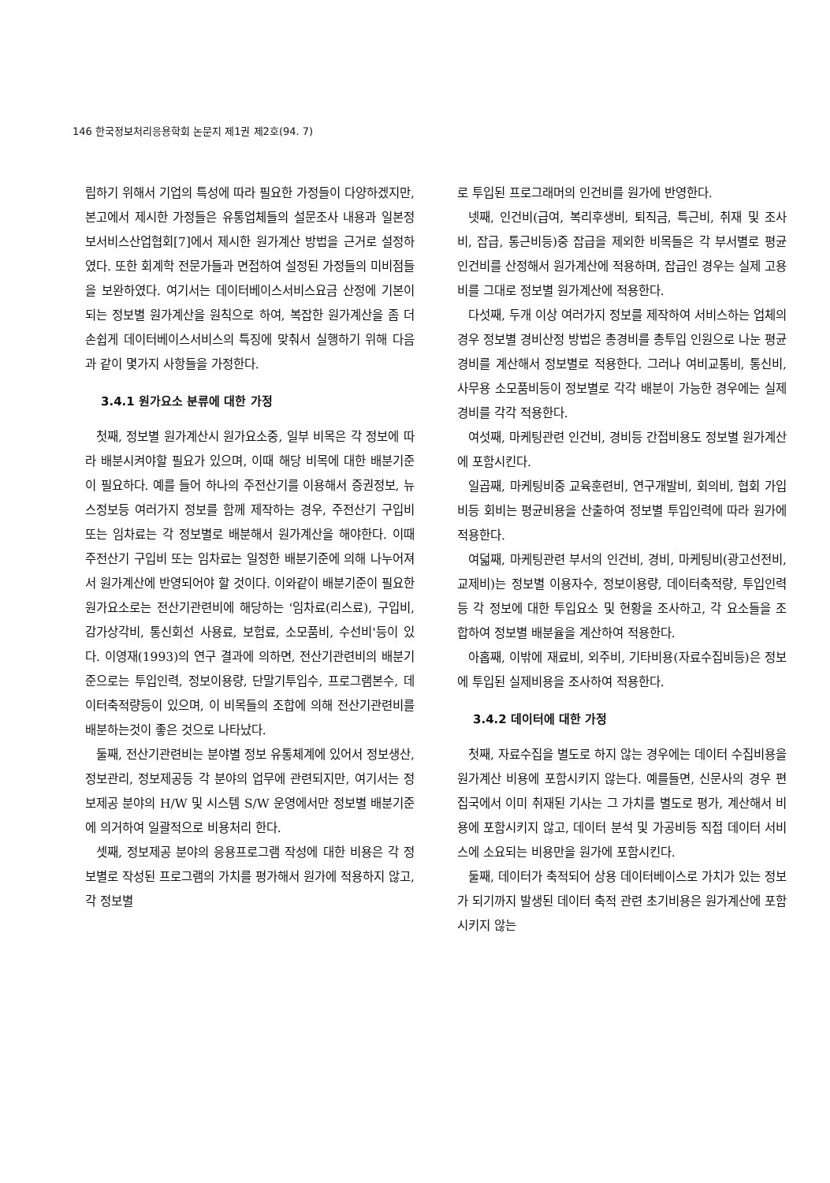146 한국정보처리응용학회 논문지 제1권 제2호(94. 7)
립하기 위해서 기업의 특성에 따라 필요한 가정들이 다양하겠지만, 본고에서 제시한 가정들은 유통업체들의 설문조사 내용과 일본정보서비스산업협회[7]에서 제시한 원가계산 방법을 근거로 설정하였다. 또한 회계학 전문가들과 면접하여 설정된 가정들의 미비점들을 보완하였다. 여기서는 데이터베이스서비스요금 산정에 기본이 되는 정보별 원가계산을 원칙으로 하여, 복잡한 원가계산을 좀 더 손쉽게 데이터베이스서비스의 특징에 맞춰서 실행하기 위해 다음과 같이 몇가지 사항들을 가정한다.
3.4.1 원가요소 분류에 대한 가정
첫째, 정보별 원가계산시 원가요소중, 일부 비목은 각 정보에 따라 배분시켜야할 필요가 있으며, 이때 해당 비목에 대한 배분기준이 필요하다. 예를 들어 하나의 주전산기를 이용해서 증권정보, 뉴스정보등 여러가지 정보를 함께 제작하는 경우, 주전산기 구입비 또는 임차료는 각 정보별로 배분해서 원가계산을 해야한다. 이때 주전산기 구입비 또는 임차료는 일정한 배분기준에 의해 나누어져서 원가계산에 반영되어야 할 것이다. 이와같이 배분기준이 필요한 원가요소로는 전산기관련비에 해당하는 '임차료(리스료), 구입비, 감가상각비, 통신회선 사용료, 보험료, 소모품비, 수선비'등이 있다. 이영재(1993)의 연구 결과에 의하면, 전산기관련비의 배분기준으로는 투입인력, 정보이용량, 단말기투입수, 프로그램본수, 데이터축적량등이 있으며, 이 비목들의 조합에 의해 전산기관련비를 배분하는것이 좋은 것으로 나타났다.
둘째, 전산기관련비는 분야별 정보 유통체계에 있어서 정보생산, 정보관리, 정보제공등 각 분야의 업무에 관련되지만, 여기서는 정보제공 분야의 H/W 및 시스템 S/W 운영에서만 정보별 배분기준에 의거하여 일괄적으로 비용처리 한다.
셋째, 정보제공 분야의 응용프로그램 작성에 대한 비용은 각 정보별로 작성된 프로그램의 가치를 평가해서 원가에 적용하지 않고, 각 정보별
로 투입된 프로그래머의 인건비를 원가에 반영한다.
넷째, 인건비(급여, 복리후생비, 퇴직금, 특근비, 취재 및 조사비, 잡급, 통근비등)중 잡급을 제외한 비목들은 각 부서별로 평균 인건비를 산정해서 원가계산에 적용하며, 잡급인 경우는 실제 고용비를 그대로 정보별 원가계산에 적용한다.
다섯째, 두개 이상 여러가지 정보를 제작하여 서비스하는 업체의 경우 정보별 경비산정 방법은 총경비를 총투입 인원으로 나눈 평균경비를 계산해서 정보별로 적용한다. 그러나 여비교통비, 통신비, 사무용 소모품비등이 정보별로 각각 배분이 가능한 경우에는 실제경비를 각각 적용한다.
여섯째, 마케팅관련 인건비, 경비등 간접비용도 정보별 원가계산에 포함시킨다.
일곱째, 마케팅비중 교육훈련비, 연구개발비, 회의비, 협회 가입비등 회비는 평균비용을 산출하여 정보별 투입인력에 따라 원가에 적용한다.
여덟째, 마케팅관련 부서의 인건비, 경비, 마케팅비(광고선전비, 교제비)는 정보별 이용자수, 정보이용량, 데이터축적량, 투입인력등 각 정보에 대한 투입요소 및 현황을 조사하고, 각 요소들을 조합하여 정보별 배분율을 계산하여 적용한다.
아홉째, 이밖에 재료비, 외주비, 기타비용(자료수집비등)은 정보에 투입된 실제비용을 조사하여 적용한다.
3.4.2 데이터에 대한 가정
첫째, 자료수집을 별도로 하지 않는 경우에는 데이터 수집비용을 원가계산 비용에 포함시키지 않는다. 예를들면, 신문사의 경우 편집국에서 이미 취재된 기사는 그 가치를 별도로 평가, 계산해서 비용에 포함시키지 않고, 데이터 분석 및 가공비등 직접 데이터 서비스에 소요되는 비용만을 원가에 포함시킨다.
둘째, 데이터가 축적되어 상용 데이터베이스로 가치가 있는 정보가 되기까지 발생된 데이터 축적 관련 초기비용은 원가계산에 포함시키지 않는